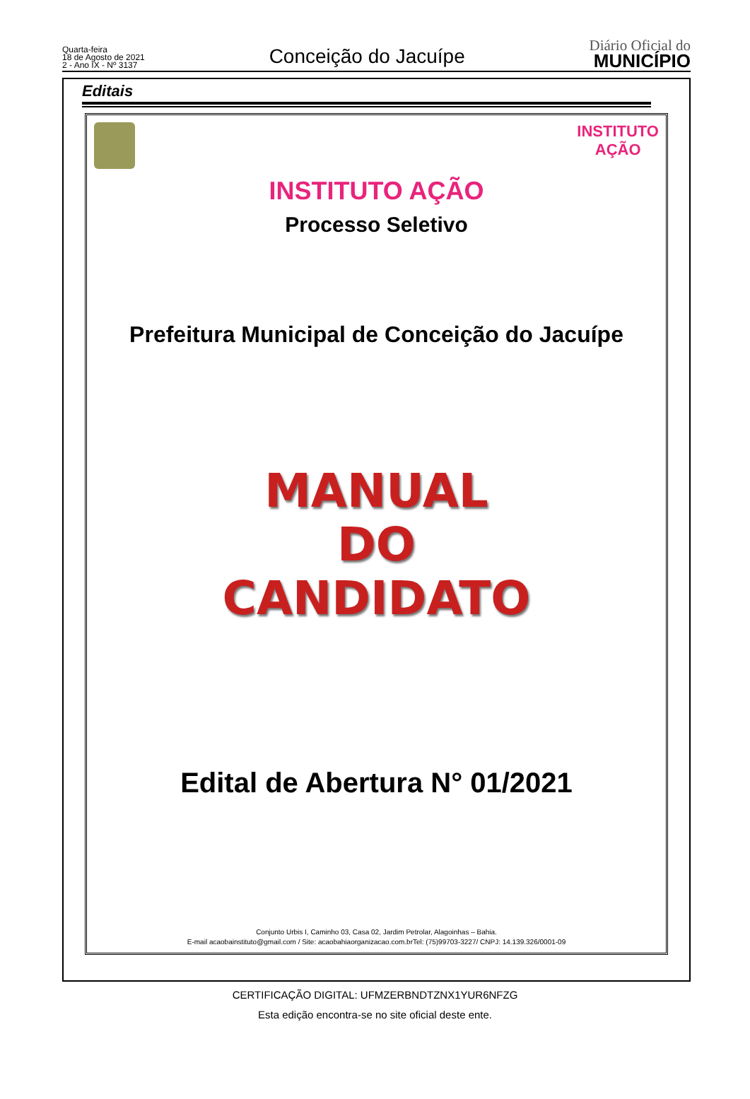Quarta-feira
18 de Agosto de 2021
2 - Ano IX - Nº 3137
Conceição do Jacuípe
Diário Oficial do
MUNICÍPIO
Editais
INSTITUTO
AÇÃO
INSTITUTO AÇÃO
Processo Seletivo
Prefeitura Municipal de Conceição do Jacuípe
MANUAL
DO
CANDIDATO
Edital de Abertura N° 01/2021
Conjunto Urbis I, Caminho 03, Casa 02, Jardim Petrolar, Alagoinhas – Bahia.
E-mail acaobainstituto@gmail.com / Site: acaobahiaorganizacao.com.brTel: (75)99703-3227/ CNPJ: 14.139.326/0001-09
CERTIFICAÇÃO DIGITAL: UFMZERBNDTZNX1YUR6NFZG
Esta edição encontra-se no site oficial deste ente.